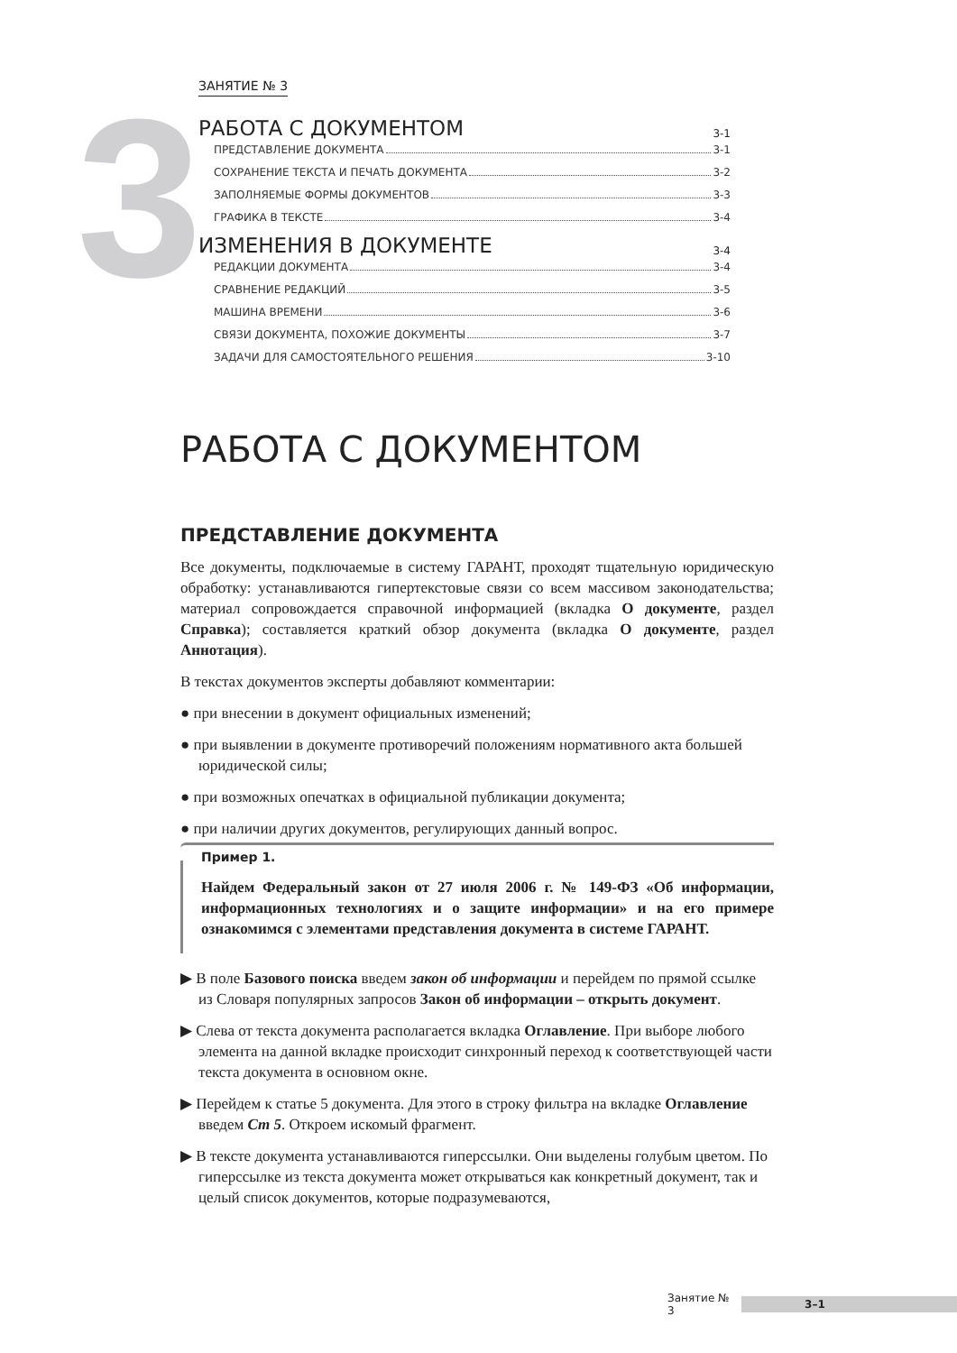3
ЗАНЯТИЕ № 3
РАБОТА С ДОКУМЕНТОМ 3-1
ПРЕДСТАВЛЕНИЕ ДОКУМЕНТА 3-1
СОХРАНЕНИЕ ТЕКСТА И ПЕЧАТЬ ДОКУМЕНТА 3-2
ЗАПОЛНЯЕМЫЕ ФОРМЫ ДОКУМЕНТОВ 3-3
ГРАФИКА В ТЕКСТЕ 3-4
ИЗМЕНЕНИЯ В ДОКУМЕНТЕ 3-4
РЕДАКЦИИ ДОКУМЕНТА 3-4
СРАВНЕНИЕ РЕДАКЦИЙ 3-5
МАШИНА ВРЕМЕНИ 3-6
СВЯЗИ ДОКУМЕНТА, ПОХОЖИЕ ДОКУМЕНТЫ 3-7
ЗАДАЧИ ДЛЯ САМОСТОЯТЕЛЬНОГО РЕШЕНИЯ 3-10
РАБОТА С ДОКУМЕНТОМ
ПРЕДСТАВЛЕНИЕ ДОКУМЕНТА
Все документы, подключаемые в систему ГАРАНТ, проходят тщательную юридическую обработку: устанавливаются гипертекстовые связи со всем массивом законодательства; материал сопровождается справочной информацией (вкладка О документе, раздел Справка); составляется краткий обзор документа (вкладка О документе, раздел Аннотация).
В текстах документов эксперты добавляют комментарии:
● при внесении в документ официальных изменений;
● при выявлении в документе противоречий положениям нормативного акта большей юридической силы;
● при возможных опечатках в официальной публикации документа;
● при наличии других документов, регулирующих данный вопрос.
Пример 1.
Найдем Федеральный закон от 27 июля 2006 г. № 149-ФЗ «Об информации, информационных технологиях и о защите информации» и на его примере ознакомимся с элементами представления документа в системе ГАРАНТ.
▶ В поле Базового поиска введем закон об информации и перейдем по прямой ссылке из Словаря популярных запросов Закон об информации – открыть документ.
▶ Слева от текста документа располагается вкладка Оглавление. При выборе любого элемента на данной вкладке происходит синхронный переход к соответствующей части текста документа в основном окне.
▶ Перейдем к статье 5 документа. Для этого в строку фильтра на вкладке Оглавление введем Ст 5. Откроем искомый фрагмент.
▶ В тексте документа устанавливаются гиперссылки. Они выделены голубым цветом. По гиперссылке из текста документа может открываться как конкретный документ, так и целый список документов, которые подразумеваются,
Занятие № 3 3–1